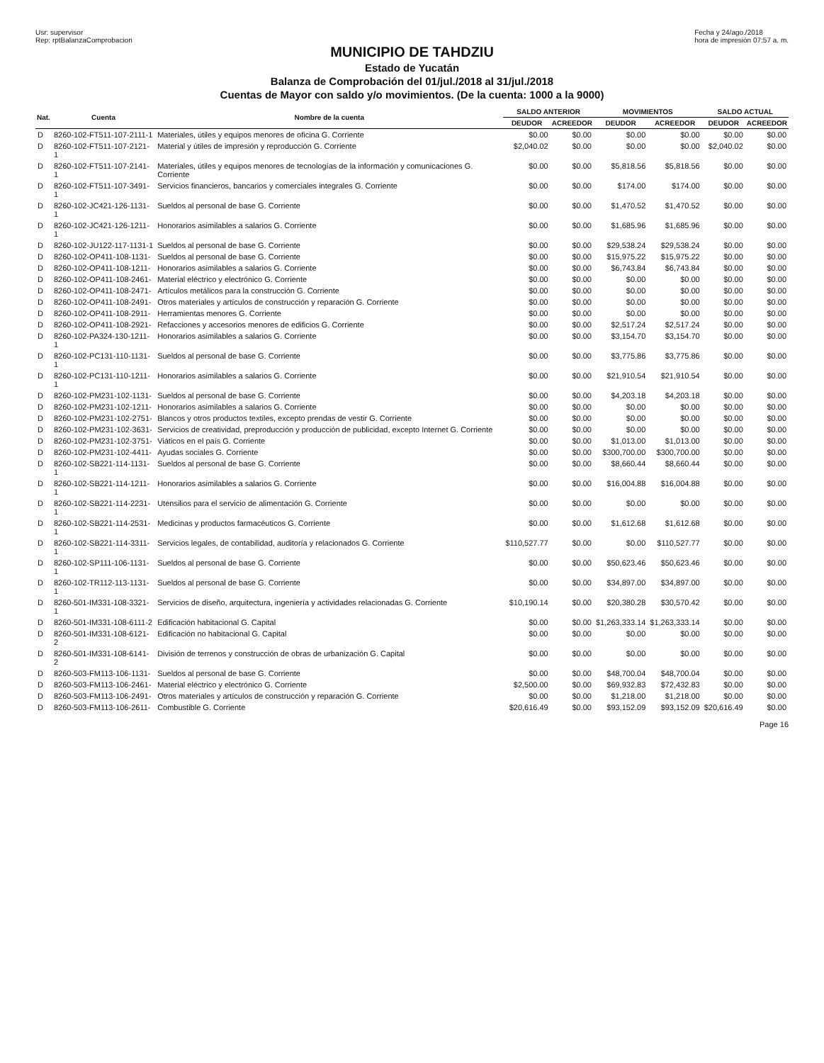Usr: supervisor
Rep: rptBalanzaComprobacion Fecha y 24/ago./2018
hora de impresión 07:57 a. m.
MUNICIPIO DE TAHDZIU
Estado de Yucatán
Balanza de Comprobación del 01/jul./2018 al 31/jul./2018
Cuentas de Mayor con saldo y/o movimientos. (De la cuenta: 1000 a la 9000)
| Nat. | Cuenta | Nombre de la cuenta | SALDO ANTERIOR | | MOVIMIENTOS | | SALDO ACTUAL | |
| --- | --- | --- | --- | --- | --- | --- | --- | --- |
| | | | DEUDOR | ACREEDOR | DEUDOR | ACREEDOR | DEUDOR | ACREEDOR |
| D | 8260-102-FT511-107-2111-1 | Materiales, útiles y equipos menores de oficina G. Corriente | $0.00 | $0.00 | $0.00 | $0.00 | $0.00 | $0.00 |
| D | 8260-102-FT511-107-2121-1 | Material y útiles de impresión y reproducción G. Corriente | $2,040.02 | $0.00 | $0.00 | $0.00 | $2,040.02 | $0.00 |
| D | 8260-102-FT511-107-2141-1 | Materiales, útiles y equipos menores de tecnologías de la información y comunicaciones G. Corriente | $0.00 | $0.00 | $5,818.56 | $5,818.56 | $0.00 | $0.00 |
| D | 8260-102-FT511-107-3491-1 | Servicios financieros, bancarios y comerciales integrales G. Corriente | $0.00 | $0.00 | $174.00 | $174.00 | $0.00 | $0.00 |
| D | 8260-102-JC421-126-1131-1 | Sueldos al personal de base G. Corriente | $0.00 | $0.00 | $1,470.52 | $1,470.52 | $0.00 | $0.00 |
| D | 8260-102-JC421-126-1211-1 | Honorarios asimilables a salarios G. Corriente | $0.00 | $0.00 | $1,685.96 | $1,685.96 | $0.00 | $0.00 |
| D | 8260-102-JU122-117-1131-1 | Sueldos al personal de base G. Corriente | $0.00 | $0.00 | $29,538.24 | $29,538.24 | $0.00 | $0.00 |
| D | 8260-102-OP411-108-1131- | Sueldos al personal de base G. Corriente | $0.00 | $0.00 | $15,975.22 | $15,975.22 | $0.00 | $0.00 |
| D | 8260-102-OP411-108-1211- | Honorarios asimilables a salarios G. Corriente | $0.00 | $0.00 | $6,743.84 | $6,743.84 | $0.00 | $0.00 |
| D | 8260-102-OP411-108-2461- | Material eléctrico y electrónico G. Corriente | $0.00 | $0.00 | $0.00 | $0.00 | $0.00 | $0.00 |
| D | 8260-102-OP411-108-2471- | Artículos metálicos para la construcción G. Corriente | $0.00 | $0.00 | $0.00 | $0.00 | $0.00 | $0.00 |
| D | 8260-102-OP411-108-2491- | Otros materiales y artículos de construcción y reparación G. Corriente | $0.00 | $0.00 | $0.00 | $0.00 | $0.00 | $0.00 |
| D | 8260-102-OP411-108-2911- | Herramientas menores G. Corriente | $0.00 | $0.00 | $0.00 | $0.00 | $0.00 | $0.00 |
| D | 8260-102-OP411-108-2921- | Refacciones y accesorios menores de edificios G. Corriente | $0.00 | $0.00 | $2,517.24 | $2,517.24 | $0.00 | $0.00 |
| D | 8260-102-PA324-130-1211-1 | Honorarios asimilables a salarios G. Corriente | $0.00 | $0.00 | $3,154.70 | $3,154.70 | $0.00 | $0.00 |
| D | 8260-102-PC131-110-1131-1 | Sueldos al personal de base G. Corriente | $0.00 | $0.00 | $3,775.86 | $3,775.86 | $0.00 | $0.00 |
| D | 8260-102-PC131-110-1211-1 | Honorarios asimilables a salarios G. Corriente | $0.00 | $0.00 | $21,910.54 | $21,910.54 | $0.00 | $0.00 |
| D | 8260-102-PM231-102-1131- | Sueldos al personal de base G. Corriente | $0.00 | $0.00 | $4,203.18 | $4,203.18 | $0.00 | $0.00 |
| D | 8260-102-PM231-102-1211- | Honorarios asimilables a salarios G. Corriente | $0.00 | $0.00 | $0.00 | $0.00 | $0.00 | $0.00 |
| D | 8260-102-PM231-102-2751- | Blancos y otros productos textiles, excepto prendas de vestir G. Corriente | $0.00 | $0.00 | $0.00 | $0.00 | $0.00 | $0.00 |
| D | 8260-102-PM231-102-3631- | Servicios de creatividad, preproducción y producción de publicidad, excepto Internet G. Corriente | $0.00 | $0.00 | $0.00 | $0.00 | $0.00 | $0.00 |
| D | 8260-102-PM231-102-3751- | Viáticos en el país G. Corriente | $0.00 | $0.00 | $1,013.00 | $1,013.00 | $0.00 | $0.00 |
| D | 8260-102-PM231-102-4411- | Ayudas sociales G. Corriente | $0.00 | $0.00 | $300,700.00 | $300,700.00 | $0.00 | $0.00 |
| D | 8260-102-SB221-114-1131-1 | Sueldos al personal de base G. Corriente | $0.00 | $0.00 | $8,660.44 | $8,660.44 | $0.00 | $0.00 |
| D | 8260-102-SB221-114-1211-1 | Honorarios asimilables a salarios G. Corriente | $0.00 | $0.00 | $16,004.88 | $16,004.88 | $0.00 | $0.00 |
| D | 8260-102-SB221-114-2231-1 | Utensilios para el servicio de alimentación G. Corriente | $0.00 | $0.00 | $0.00 | $0.00 | $0.00 | $0.00 |
| D | 8260-102-SB221-114-2531-1 | Medicinas y productos farmacéuticos G. Corriente | $0.00 | $0.00 | $1,612.68 | $1,612.68 | $0.00 | $0.00 |
| D | 8260-102-SB221-114-3311-1 | Servicios legales, de contabilidad, auditoría y relacionados G. Corriente | $110,527.77 | $0.00 | $0.00 | $110,527.77 | $0.00 | $0.00 |
| D | 8260-102-SP111-106-1131-1 | Sueldos al personal de base G. Corriente | $0.00 | $0.00 | $50,623.46 | $50,623.46 | $0.00 | $0.00 |
| D | 8260-102-TR112-113-1131-1 | Sueldos al personal de base G. Corriente | $0.00 | $0.00 | $34,897.00 | $34,897.00 | $0.00 | $0.00 |
| D | 8260-501-IM331-108-3321-1 | Servicios de diseño, arquitectura, ingeniería y actividades relacionadas G. Corriente | $10,190.14 | $0.00 | $20,380.28 | $30,570.42 | $0.00 | $0.00 |
| D | 8260-501-IM331-108-6111-2 | Edificación habitacional G. Capital | $0.00 | $0.00 | $1,263,333.14 | $1,263,333.14 | $0.00 | $0.00 |
| D | 8260-501-IM331-108-6121-2 | Edificación no habitacional G. Capital | $0.00 | $0.00 | $0.00 | $0.00 | $0.00 | $0.00 |
| D | 8260-501-IM331-108-6141-2 | División de terrenos y construcción de obras de urbanización G. Capital | $0.00 | $0.00 | $0.00 | $0.00 | $0.00 | $0.00 |
| D | 8260-503-FM113-106-1131- | Sueldos al personal de base G. Corriente | $0.00 | $0.00 | $48,700.04 | $48,700.04 | $0.00 | $0.00 |
| D | 8260-503-FM113-106-2461- | Material eléctrico y electrónico G. Corriente | $2,500.00 | $0.00 | $69,932.83 | $72,432.83 | $0.00 | $0.00 |
| D | 8260-503-FM113-106-2491- | Otros materiales y artículos de construcción y reparación G. Corriente | $0.00 | $0.00 | $1,218.00 | $1,218.00 | $0.00 | $0.00 |
| D | 8260-503-FM113-106-2611- | Combustible G. Corriente | $20,616.49 | $0.00 | $93,152.09 | $93,152.09 | $20,616.49 | $0.00 |
Page 16